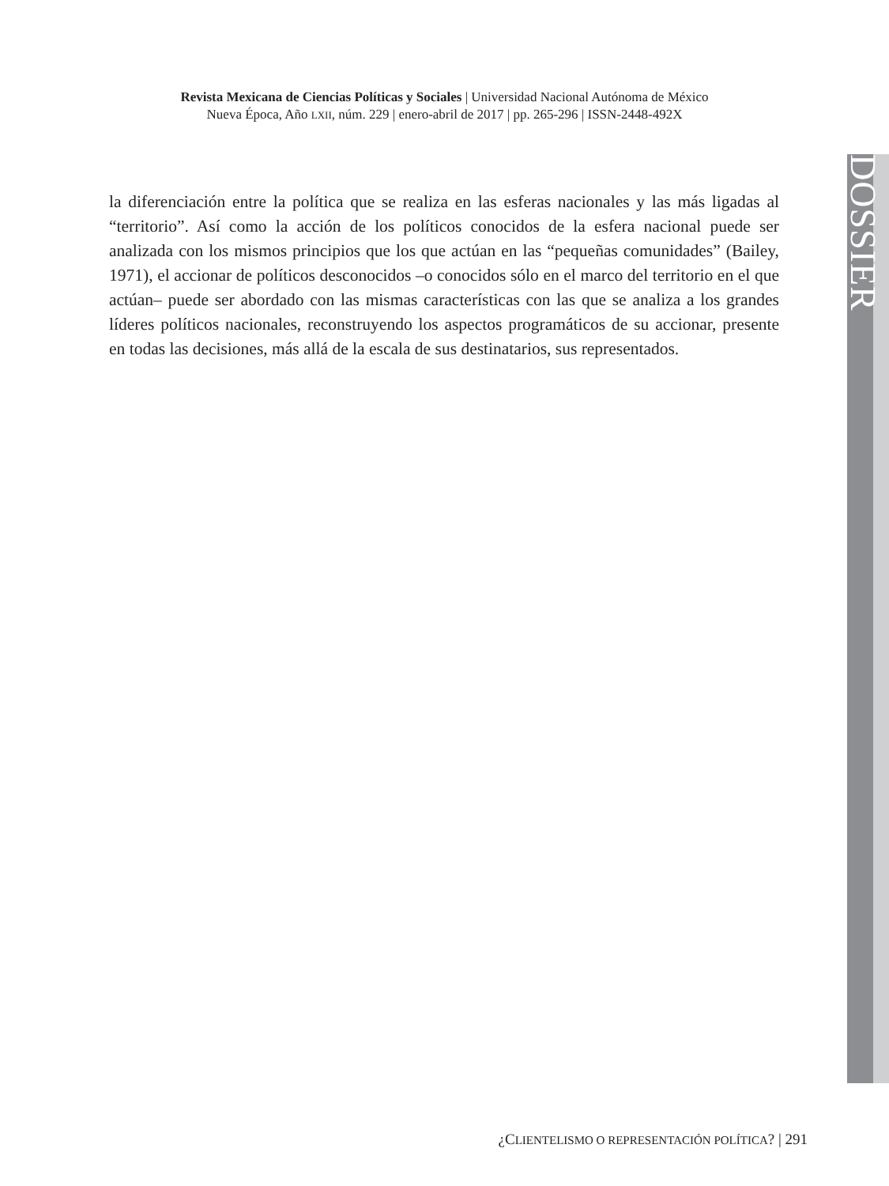Revista Mexicana de Ciencias Políticas y Sociales | Universidad Nacional Autónoma de México
Nueva Época, Año LXII, núm. 229 | enero-abril de 2017 | pp. 265-296 | ISSN-2448-492X
la diferenciación entre la política que se realiza en las esferas nacionales y las más ligadas al “territorio”. Así como la acción de los políticos conocidos de la esfera nacional puede ser analizada con los mismos principios que los que actúan en las “pequeñas comunidades” (Bailey, 1971), el accionar de políticos desconocidos –o conocidos sólo en el marco del territorio en el que actúan– puede ser abordado con las mismas características con las que se analiza a los grandes líderes políticos nacionales, reconstruyendo los aspectos programáticos de su accionar, presente en todas las decisiones, más allá de la escala de sus destinatarios, sus representados.
DOSSIER
¿CLIENTELISMO O REPRESENTACIÓN POLÍTICA? | 291